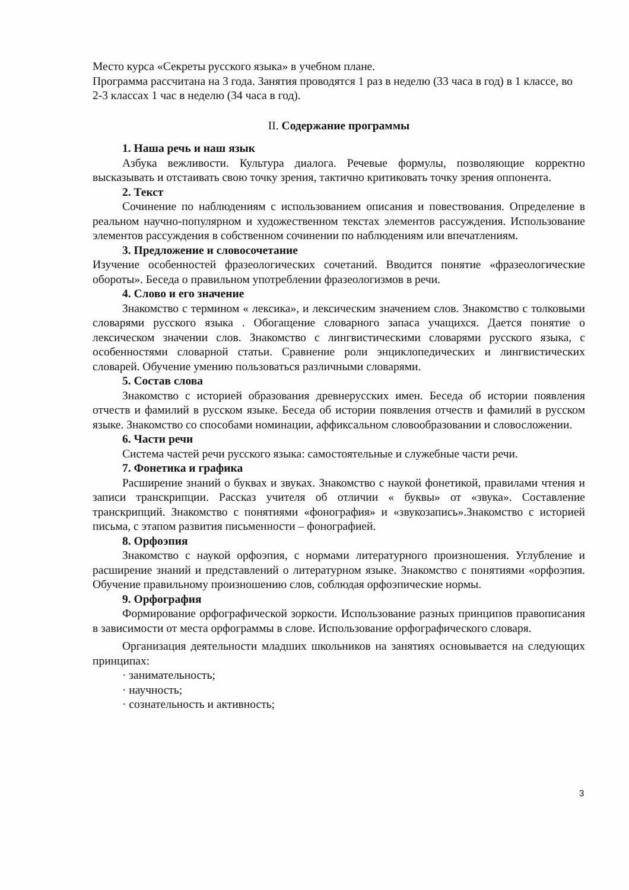Место курса «Секреты русского языка» в учебном плане.
Программа рассчитана на 3 года. Занятия проводятся 1 раз в неделю (33 часа в год) в 1 классе, во 2-3 классах 1 час в неделю (34 часа в год).
II. Содержание программы
1. Наша речь и наш язык
Азбука вежливости. Культура диалога. Речевые формулы, позволяющие корректно высказывать и отстаивать свою точку зрения, тактично критиковать точку зрения оппонента.
2. Текст
Сочинение по наблюдениям с использованием описания и повествования. Определение в реальном научно-популярном и художественном текстах элементов рассуждения. Использование элементов рассуждения в собственном сочинении по наблюдениям или впечатлениям.
3. Предложение и словосочетание
Изучение особенностей фразеологических сочетаний. Вводится понятие «фразеологические обороты». Беседа о правильном употреблении фразеологизмов в речи.
4. Слово и его значение
Знакомство с термином « лексика», и лексическим значением слов. Знакомство с толковыми словарями русского языка . Обогащение словарного запаса учащихся. Дается понятие о лексическом значении слов. Знакомство с лингвистическими словарями русского языка, с особенностями словарной статьи. Сравнение роли энциклопедических и лингвистических словарей. Обучение умению пользоваться различными словарями.
5. Состав слова
Знакомство с историей образования древнерусских имен. Беседа об истории появления отчеств и фамилий в русском языке. Беседа об истории появления отчеств и фамилий в русском языке. Знакомство со способами номинации, аффиксальном словообразовании и словосложении.
6. Части речи
Система частей речи русского языка: самостоятельные и служебные части речи.
7. Фонетика и графика
Расширение знаний о буквах и звуках. Знакомство с наукой фонетикой, правилами чтения и записи транскрипции. Рассказ учителя об отличии « буквы» от «звука». Составление транскрипций. Знакомство с понятиями «фонография» и «звукозапись».Знакомство с историей письма, с этапом развития письменности – фонографией.
8. Орфоэпия
Знакомство с наукой орфоэпия, с нормами литературного произношения. Углубление и расширение знаний и представлений о литературном языке. Знакомство с понятиями «орфоэпия. Обучение правильному произношению слов, соблюдая орфоэпические нормы.
9. Орфография
Формирование орфографической зоркости. Использование разных принципов правописания в зависимости от места орфограммы в слове. Использование орфографического словаря.
Организация деятельности младших школьников на занятиях основывается на следующих принципах:
· занимательность;
· научность;
· сознательность и активность;
3